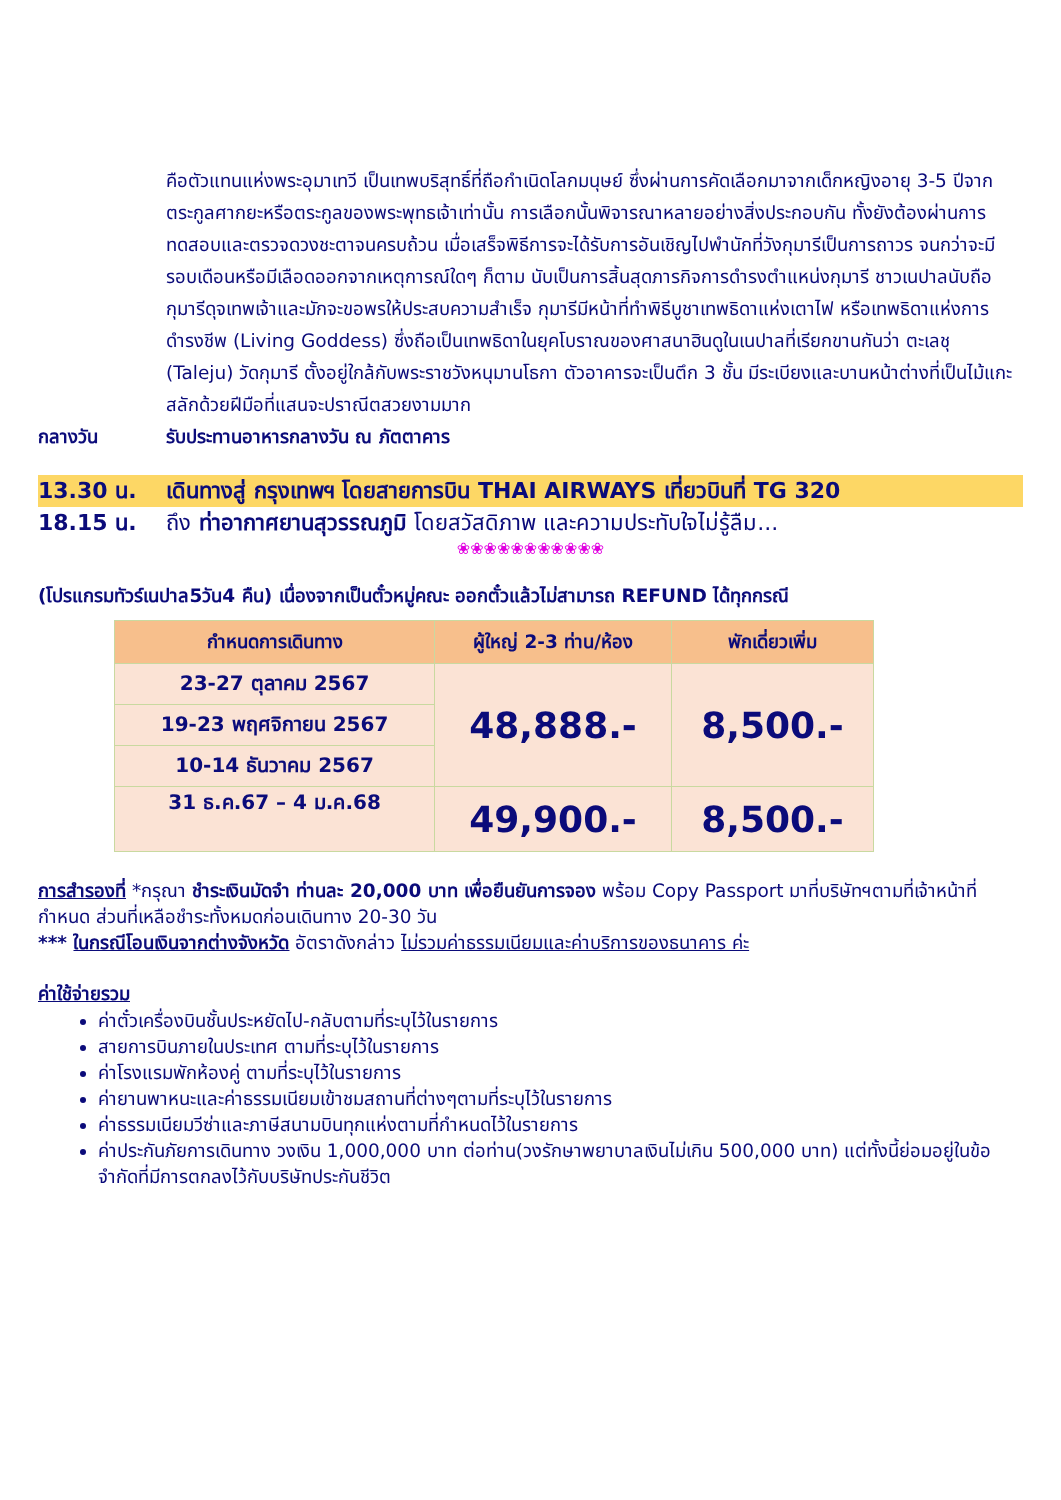คือตัวแทนแห่งพระอุมาเทวี เป็นเทพบริสุทธิ์ที่ถือกำเนิดโลกมนุษย์ ซึ่งผ่านการคัดเลือกมาจากเด็กหญิงอายุ 3-5 ปีจากตระกูลศากยะหรือตระกูลของพระพุทธเจ้าเท่านั้น การเลือกนั้นพิจารณาหลายอย่างสิ่งประกอบกัน ทั้งยังต้องผ่านการทดสอบและตรวจดวงชะตาจนครบถ้วน เมื่อเสร็จพิธีการจะได้รับการอันเชิญไปพำนักที่วังกุมารีเป็นการถาวร จนกว่าจะมีรอบเดือนหรือมีเลือดออกจากเหตุการณ์ใดๆ ก็ตาม นับเป็นการสิ้นสุดภารกิจการดำรงตำแหน่งกุมารี ชาวเนปาลนับถือกุมารีดุจเทพเจ้าและมักจะขอพรให้ประสบความสำเร็จ กุมารีมีหน้าที่ทำพิธีบูชาเทพธิดาแห่งเตาไฟ หรือเทพธิดาแห่งการดำรงชีพ (Living Goddess) ซึ่งถือเป็นเทพธิดาในยุคโบราณของศาสนาฮินดูในเนปาลที่เรียกขานกันว่า ตะเลชุ (Taleju) วัดกุมารี ตั้งอยู่ใกล้กับพระราชวังหนุมานโธกา ตัวอาคารจะเป็นตึก 3 ชั้น มีระเบียงและบานหน้าต่างที่เป็นไม้แกะสลักด้วยฝีมือที่แสนจะปราณีตสวยงามมาก
กลางวัน รับประทานอาหารกลางวัน ณ ภัตตาคาร
13.30 น. เดินทางสู่ กรุงเทพฯ โดยสายการบิน THAI AIRWAYS เที่ยวบินที่ TG 320
18.15 น. ถึง ท่าอากาศยานสุวรรณภูมิ โดยสวัสดิภาพ และความประทับใจไม่รู้ลืม...
❀❀❀❀❀❀❀❀❀❀❀
(โปรแกรมทัวร์เนปาล5วัน4 คืน) เนื่องจากเป็นตั๋วหมู่คณะ ออกตั๋วแล้วไม่สามารถ REFUND ได้ทุกกรณี
| กำหนดการเดินทาง | ผู้ใหญ่ 2-3 ท่าน/ห้อง | พักเดี่ยวเพิ่ม |
| --- | --- | --- |
| 23-27 ตุลาคม 2567 | 48,888.- | 8,500.- |
| 19-23 พฤศจิกายน 2567 | | |
| 10-14 ธันวาคม 2567 | | |
| 31 ธ.ค.67 – 4 ม.ค.68 | 49,900.- | 8,500.- |
การสำรองที่ *กรุณา ชำระเงินมัดจำ ท่านละ 20,000 บาท เพื่อยืนยันการจอง พร้อม Copy Passport มาที่บริษัทฯตามที่เจ้าหน้าที่กำหนด ส่วนที่เหลือชำระทั้งหมดก่อนเดินทาง 20-30 วัน
*** ในกรณีโอนเงินจากต่างจังหวัด อัตราดังกล่าว ไม่รวมค่าธรรมเนียมและค่าบริการของธนาคาร ค่ะ
ค่าใช้จ่ายรวม
ค่าตั๋วเครื่องบินชั้นประหยัดไป-กลับตามที่ระบุไว้ในรายการ
สายการบินภายในประเทศ ตามที่ระบุไว้ในรายการ
ค่าโรงแรมพักห้องคู่ ตามที่ระบุไว้ในรายการ
ค่ายานพาหนะและค่าธรรมเนียมเข้าชมสถานที่ต่างๆตามที่ระบุไว้ในรายการ
ค่าธรรมเนียมวีซ่าและภาษีสนามบินทุกแห่งตามที่กำหนดไว้ในรายการ
ค่าประกันภัยการเดินทาง วงเงิน 1,000,000 บาท ต่อท่าน(วงรักษาพยาบาลเงินไม่เกิน 500,000 บาท) แต่ทั้งนี้ย่อมอยู่ในข้อจำกัดที่มีการตกลงไว้กับบริษัทประกันชีวิต